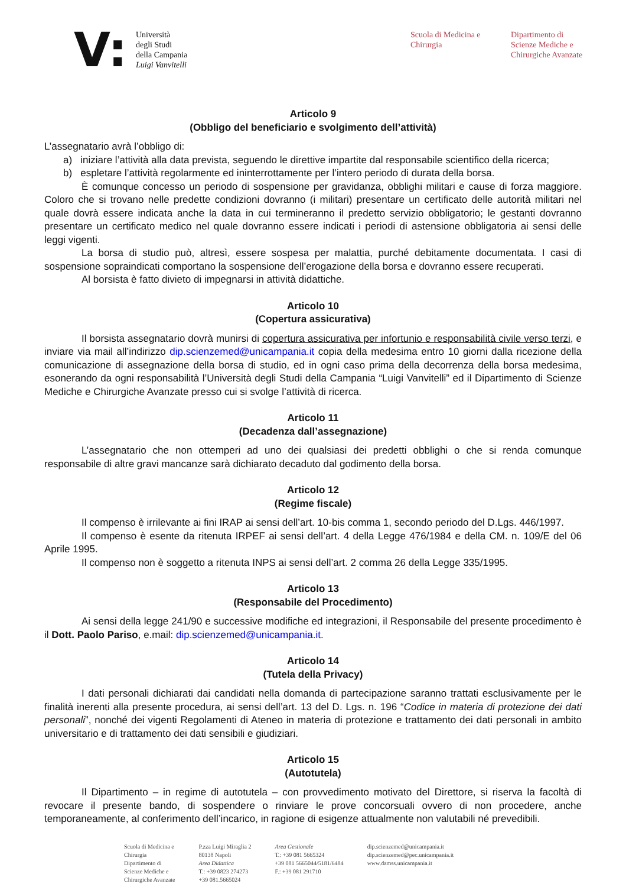V:
Università
degli Studi
della Campania
Luigi Vanvitelli
Scuola di Medicina e
Chirurgia
Dipartimento di
Scienze Mediche e
Chirurgiche Avanzate
Articolo 9
(Obbligo del beneficiario e svolgimento dell’attività)
L’assegnatario avrà l’obbligo di:
a) iniziare l’attività alla data prevista, seguendo le direttive impartite dal responsabile scientifico della ricerca;
b) espletare l’attività regolarmente ed ininterrottamente per l’intero periodo di durata della borsa.
È comunque concesso un periodo di sospensione per gravidanza, obblighi militari e cause di forza maggiore. Coloro che si trovano nelle predette condizioni dovranno (i militari) presentare un certificato delle autorità militari nel quale dovrà essere indicata anche la data in cui termineranno il predetto servizio obbligatorio; le gestanti dovranno presentare un certificato medico nel quale dovranno essere indicati i periodi di astensione obbligatoria ai sensi delle leggi vigenti.
La borsa di studio può, altresì, essere sospesa per malattia, purché debitamente documentata. I casi di sospensione sopraindicati comportano la sospensione dell’erogazione della borsa e dovranno essere recuperati.
Al borsista è fatto divieto di impegnarsi in attività didattiche.
Articolo 10
(Copertura assicurativa)
Il borsista assegnatario dovrà munirsi di copertura assicurativa per infortunio e responsabilità civile verso terzi, e inviare via mail all’indirizzo dip.scienzemed@unicampania.it copia della medesima entro 10 giorni dalla ricezione della comunicazione di assegnazione della borsa di studio, ed in ogni caso prima della decorrenza della borsa medesima, esonerando da ogni responsabilità l’Università degli Studi della Campania “Luigi Vanvitelli” ed il Dipartimento di Scienze Mediche e Chirurgiche Avanzate presso cui si svolge l’attività di ricerca.
Articolo 11
(Decadenza dall’assegnazione)
L’assegnatario che non ottemperi ad uno dei qualsiasi dei predetti obblighi o che si renda comunque responsabile di altre gravi mancanze sarà dichiarato decaduto dal godimento della borsa.
Articolo 12
(Regime fiscale)
Il compenso è irrilevante ai fini IRAP ai sensi dell’art. 10-bis comma 1, secondo periodo del D.Lgs. 446/1997.
Il compenso è esente da ritenuta IRPEF ai sensi dell’art. 4 della Legge 476/1984 e della CM. n. 109/E del 06 Aprile 1995.
Il compenso non è soggetto a ritenuta INPS ai sensi dell’art. 2 comma 26 della Legge 335/1995.
Articolo 13
(Responsabile del Procedimento)
Ai sensi della legge 241/90 e successive modifiche ed integrazioni, il Responsabile del presente procedimento è il Dott. Paolo Pariso, e.mail: dip.scienzemed@unicampania.it.
Articolo 14
(Tutela della Privacy)
I dati personali dichiarati dai candidati nella domanda di partecipazione saranno trattati esclusivamente per le finalità inerenti alla presente procedura, ai sensi dell’art. 13 del D. Lgs. n. 196 “Codice in materia di protezione dei dati personali”, nonché dei vigenti Regolamenti di Ateneo in materia di protezione e trattamento dei dati personali in ambito universitario e di trattamento dei dati sensibili e giudiziari.
Articolo 15
(Autotutela)
Il Dipartimento – in regime di autotutela – con provvedimento motivato del Direttore, si riserva la facoltà di revocare il presente bando, di sospendere o rinviare le prove concorsuali ovvero di non procedere, anche temporaneamente, al conferimento dell’incarico, in ragione di esigenze attualmente non valutabili né prevedibili.
Scuola di Medicina e
Chirurgia
Dipartimento di
Scienze Mediche e
Chirurgiche Avanzate
P.zza Luigi Miraglia 2
80138 Napoli
Area Didattica
T.: +39 0823 274273
+39 081.5665024
Area Gestionale
T.: +39 081 5665324
+39 081 5665044/5181/6484
F.: +39 081 291710
dip.scienzemed@unicampania.it
dip.scienzemed@pec.unicampania.it
www.damss.unicampania.it